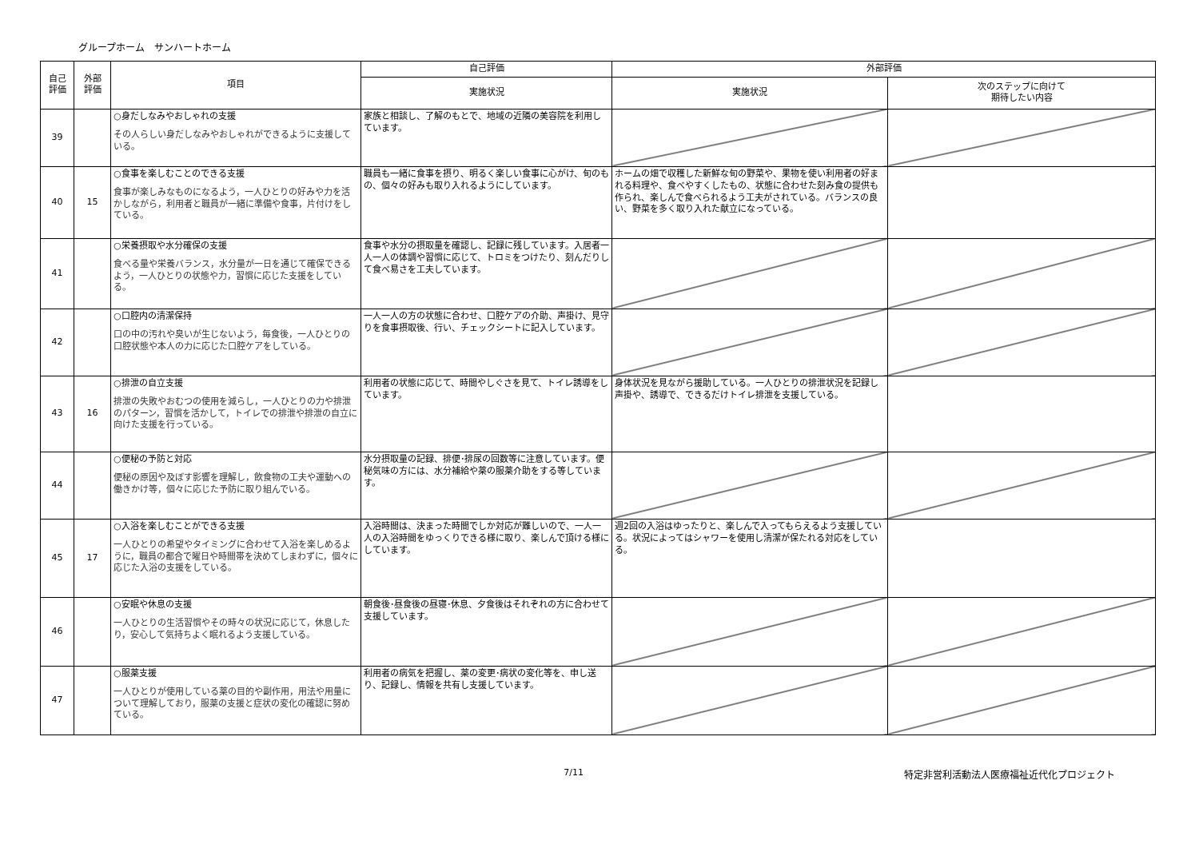グループホーム　サンハートホーム
| 自己 評価 | 外部 評価 | 項目 | 自己評価 | 外部評価 | |
| --- | --- | --- | --- | --- | --- |
| | | | 実施状況 | 実施状況 | 次のステップに向けて 期待したい内容 |
| 39 | | ○身だしなみやおしゃれの支援 その人らしい身だしなみやおしゃれができるように支援している。 | 家族と相談し、了解のもとで、地域の近隣の美容院を利用しています。 | | |
| 40 | 15 | ○食事を楽しむことのできる支援 食事が楽しみなものになるよう，一人ひとりの好みや力を活かしながら，利用者と職員が一緒に準備や食事，片付けをしている。 | 職員も一緒に食事を摂り、明るく楽しい食事に心がけ、旬のもの、個々の好みも取り入れるようにしています。 | ホームの畑で収穫した新鮮な旬の野菜や、果物を使い利用者の好まれる料理や、食べやすくしたもの、状態に合わせた刻み食の提供も作られ、楽しんで食べられるよう工夫がされている。バランスの良い、野菜を多く取り入れた献立になっている。 | |
| 41 | | ○栄養摂取や水分確保の支援 食べる量や栄養バランス，水分量が一日を通じて確保できるよう，一人ひとりの状態や力，習慣に応じた支援をしている。 | 食事や水分の摂取量を確認し、記録に残しています。入居者一人一人の体調や習慣に応じて、トロミをつけたり、刻んだりして食べ易さを工夫しています。 | | |
| 42 | | ○口腔内の清潔保持 口の中の汚れや臭いが生じないよう，毎食後，一人ひとりの口腔状態や本人の力に応じた口腔ケアをしている。 | 一人一人の方の状態に合わせ、口腔ケアの介助、声掛け、見守りを食事摂取後、行い、チェックシートに記入しています。 | | |
| 43 | 16 | ○排泄の自立支援 排泄の失敗やおむつの使用を減らし，一人ひとりの力や排泄のパターン，習慣を活かして，トイレでの排泄や排泄の自立に向けた支援を行っている。 | 利用者の状態に応じて、時間やしぐさを見て、トイレ誘導をしています。 | 身体状況を見ながら援助している。一人ひとりの排泄状況を記録し声掛や、誘導で、できるだけトイレ排泄を支援している。 | |
| 44 | | ○便秘の予防と対応 便秘の原因や及ぼす影響を理解し，飲食物の工夫や運動への働きかけ等，個々に応じた予防に取り組んでいる。 | 水分摂取量の記録、排便･排尿の回数等に注意しています。便秘気味の方には、水分補給や薬の服薬介助をする等しています。 | | |
| 45 | 17 | ○入浴を楽しむことができる支援 一人ひとりの希望やタイミングに合わせて入浴を楽しめるように，職員の都合で曜日や時間帯を決めてしまわずに，個々に応じた入浴の支援をしている。 | 入浴時間は、決まった時間でしか対応が難しいので、一人一人の入浴時間をゆっくりできる様に取り、楽しんで頂ける様にしています。 | 週2回の入浴はゆったりと、楽しんで入ってもらえるよう支援している。状況によってはシャワーを使用し清潔が保たれる対応をしている。 | |
| 46 | | ○安眠や休息の支援 一人ひとりの生活習慣やその時々の状況に応じて，休息したり，安心して気持ちよく眠れるよう支援している。 | 朝食後･昼食後の昼寝･休息、夕食後はそれぞれの方に合わせて支援しています。 | | |
| 47 | | ○服薬支援 一人ひとりが使用している薬の目的や副作用，用法や用量について理解しており，服薬の支援と症状の変化の確認に努めている。 | 利用者の病気を把握し、薬の変更･病状の変化等を、申し送り、記録し、情報を共有し支援しています。 | | |
7/11 特定非営利活動法人医療福祉近代化プロジェクト